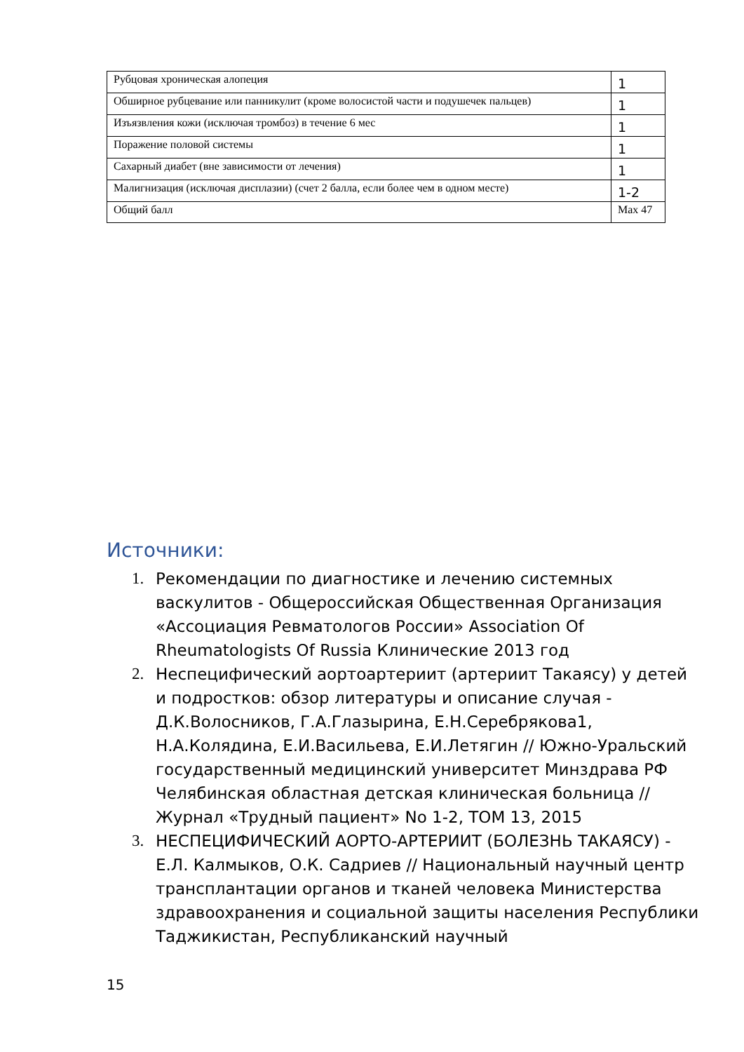| Рубцовая хроническая алопеция | 1 |
| Обширное рубцевание или панникулит (кроме волосистой части и подушечек пальцев) | 1 |
| Изъязвления кожи (исключая тромбоз) в течение 6 мес | 1 |
| Поражение половой системы | 1 |
| Сахарный диабет (вне зависимости от лечения) | 1 |
| Малигнизация (исключая дисплазии) (счет 2 балла, если более чем в одном месте) | 1-2 |
| Общий балл | Max 47 |
Источники:
1. Рекомендации по диагностике и лечению системных васкулитов - Общероссийская Общественная Организация «Ассоциация Ревматологов России» Association Of Rheumatologists Of Russia Клинические 2013 год
2. Неспецифический аортоартериит (артериит Такаясу) у детей и подростков: обзор литературы и описание случая - Д.К.Волосников, Г.А.Глазырина, Е.Н.Серебрякова1, Н.А.Колядина, Е.И.Васильева, Е.И.Летягин // Южно-Уральский государственный медицинский университет Минздрава РФ Челябинская областная детская клиническая больница // Журнал «Трудный пациент» No 1-2, ТОМ 13, 2015
3. НЕСПЕЦИФИЧЕСКИЙ АОРТО-АРТЕРИИТ (БОЛЕЗНЬ ТАКАЯСУ) - Е.Л. Калмыков, О.К. Садриев // Национальный научный центр трансплантации органов и тканей человека Министерства здравоохранения и социальной защиты населения Республики Таджикистан, Республиканский научный
15